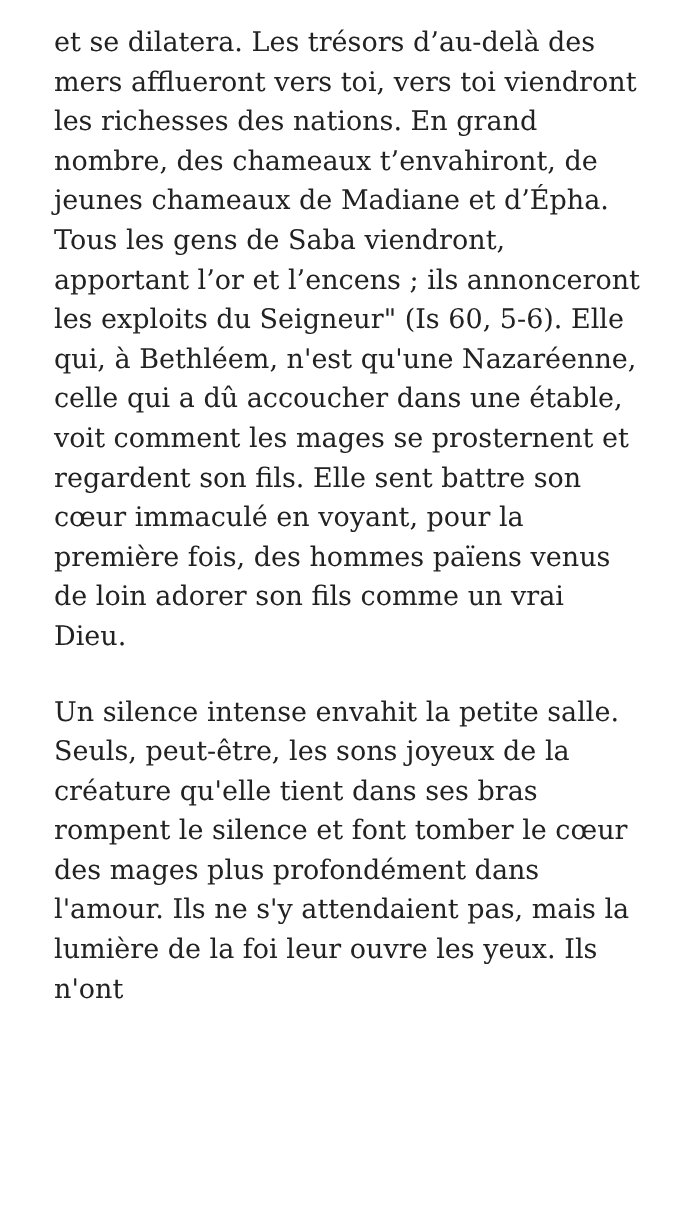et se dilatera. Les trésors d’au-delà des mers afflueront vers toi, vers toi viendront les richesses des nations. En grand nombre, des chameaux t’envahiront, de jeunes chameaux de Madiane et d’Épha. Tous les gens de Saba viendront, apportant l’or et l’encens ; ils annonceront les exploits du Seigneur" (Is 60, 5-6). Elle qui, à Bethléem, n'est qu'une Nazaréenne, celle qui a dû accoucher dans une étable, voit comment les mages se prosternent et regardent son fils. Elle sent battre son cœur immaculé en voyant, pour la première fois, des hommes païens venus de loin adorer son fils comme un vrai Dieu.
Un silence intense envahit la petite salle. Seuls, peut-être, les sons joyeux de la créature qu'elle tient dans ses bras rompent le silence et font tomber le cœur des mages plus profondément dans l'amour. Ils ne s'y attendaient pas, mais la lumière de la foi leur ouvre les yeux. Ils n'ont